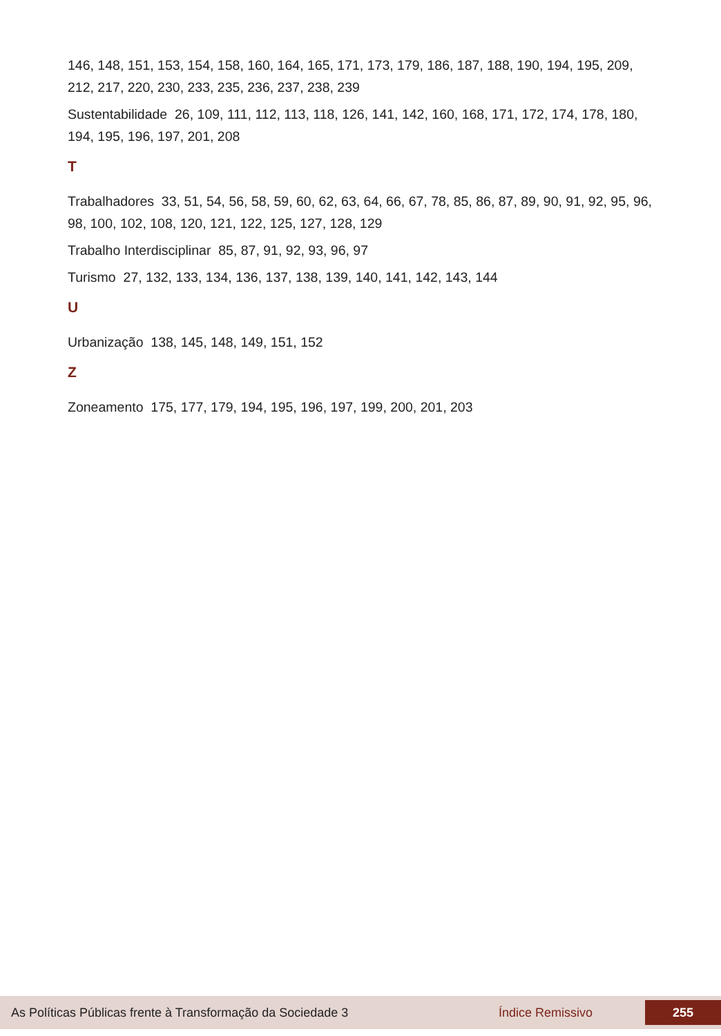146, 148, 151, 153, 154, 158, 160, 164, 165, 171, 173, 179, 186, 187, 188, 190, 194, 195, 209, 212, 217, 220, 230, 233, 235, 236, 237, 238, 239
Sustentabilidade 26, 109, 111, 112, 113, 118, 126, 141, 142, 160, 168, 171, 172, 174, 178, 180, 194, 195, 196, 197, 201, 208
T
Trabalhadores 33, 51, 54, 56, 58, 59, 60, 62, 63, 64, 66, 67, 78, 85, 86, 87, 89, 90, 91, 92, 95, 96, 98, 100, 102, 108, 120, 121, 122, 125, 127, 128, 129
Trabalho Interdisciplinar 85, 87, 91, 92, 93, 96, 97
Turismo 27, 132, 133, 134, 136, 137, 138, 139, 140, 141, 142, 143, 144
U
Urbanização 138, 145, 148, 149, 151, 152
Z
Zoneamento 175, 177, 179, 194, 195, 196, 197, 199, 200, 201, 203
As Políticas Públicas frente à Transformação da Sociedade 3 Índice Remissivo
255